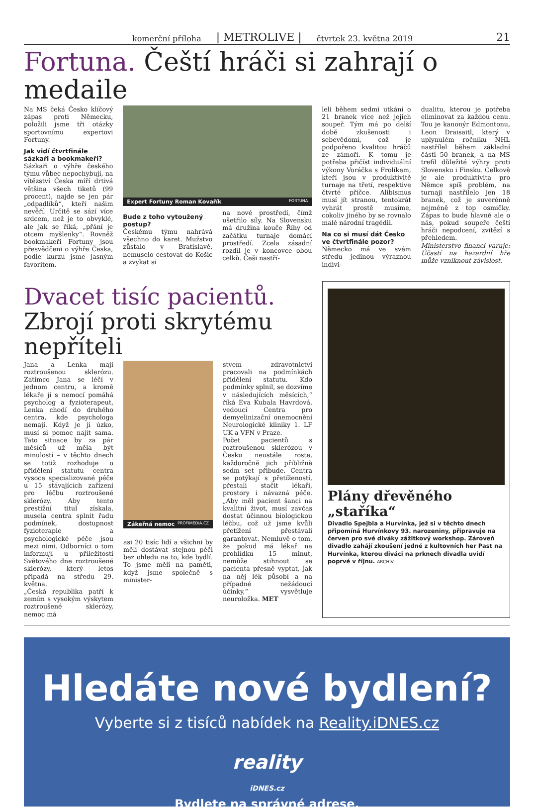komerční příloha | METROLIVE | čtvrtek 23. května 2019 21
Fortuna. Čeští hráči si zahrají o medaile
Na MS čeká Česko klíčový zápas proti Německu, položili jsme tři otázky sportovnímu expertovi Fortuny.
Jak vidí čtvrtfinále sázkaři a bookmakeři?
Sázkaři o výhře českého týmu vůbec nepochybují, na vítězství Česka míří drtivá většina všech tiketů (99 procent), najde se jen pár „odpadlíků“, kteří našim nevěří. Určitě se sází více srdcem, než je to obvyklé, ale jak se říká, „přání je otcem myšlenky“. Rovněž bookmakeři Fortuny jsou přesvědčeni o výhře Česka, podle kurzu jsme jasným favoritem.
Expert Fortuny Roman Kovařík FORTUNA
Bude z toho vytoužený postup?
Českému týmu nahrává všechno do karet. Mužstvo zůstalo v Bratislavě, nemuselo cestovat do Košic a zvykat si
na nové prostředí, čímž ušetřilo síly. Na Slovensku má družina kouče Říhy od začátku turnaje domácí prostředí. Zcela zásadní rozdíl je v koncovce obou celků. Češi nastří-
leli během sedmi utkání o 21 branek více než jejich soupeř. Tým má po delší době zkušenosti i sebevědomí, což je podpořeno kvalitou hráčů ze zámoří. K tomu je potřeba přičíst individuální výkony Voráčka s Frolíkem, kteří jsou v produktivitě turnaje na třetí, respektive čtvrté příčce. Alibismus musí jít stranou, tentokrát vyhrát prostě musíme, cokoliv jiného by se rovnalo malé národní tragédii.
Na co si musí dát Česko ve čtvrtfinále pozor?
Německo má ve svém středu jedinou výraznou indivi-
dualitu, kterou je potřeba eliminovat za každou cenu. Tou je kanonýr Edmontonu, Leon Draisaitl, který v uplynulém ročníku NHL nastřílel během základní části 50 branek, a na MS trefil důležité výhry proti Slovensku i Finsku. Celkově je ale produktivita pro Němce spíš problém, na turnaji nastřílelo jen 18 branek, což je suverénně nejméně z top osmičky. Zápas to bude hlavně ale o nás, pokud soupeře čeští hráči nepodcení, zvítězí s přehledem.
Ministerstvo financí varuje: Účastí na hazardní hře může vzniknout závislost.
Dvacet tisíc pacientů. Zbrojí proti skrytému nepříteli
Jana a Lenka mají roztroušenou sklerózu. Zatímco Jana se léčí v jednom centru, a kromě lékaře jí s nemocí pomáhá psycholog a fyzioterapeut, Lenka chodí do druhého centra, kde psychologa nemají. Když je jí úzko, musí si pomoc najít sama. Tato situace by za pár měsíců už měla být minulostí – v těchto dnech se totiž rozhoduje o přidělení statutu centra vysoce specializované péče u 15 stávajících zařízení pro léčbu roztroušené sklerózy. Aby tento prestižní titul získala, musela centra splnit řadu podmínek, dostupnost fyzioterapie a psychologické péče jsou mezi nimi. Odborníci o tom informují u příležitosti Světového dne roztroušené sklerózy, který letos připadá na středu 29. května.
„Česká republika patří k zemím s vysokým výskytem roztroušené sklerózy, nemoc má
Zákeřná nemoc PROFIMEDIA.CZ
asi 20 tisíc lidí a všichni by měli dostávat stejnou péči bez ohledu na to, kde bydlí. To jsme měli na paměti, když jsme společně s minister-
stvem zdravotnictví pracovali na podmínkách přidělení statutu. Kdo podmínky splnil, se dozvíme v následujících měsících,“ říká Eva Kubala Havrdová, vedoucí Centra pro demyelinizační onemocnění Neurologické kliniky 1. LF UK a VFN v Praze.
Počet pacientů s roztroušenou sklerózou v Česku neustále roste, každoročně jich přibližně sedm set přibude. Centra se potýkají s přetížeností, přestali stačit lékaři, prostory i návazná péče. „Aby měl pacient šanci na kvalitní život, musí zavčas dostat účinnou biologickou léčbu, což už jsme kvůli přetížení přestávali garantovat. Nemluvě o tom, že pokud má lékař na prohlídku 15 minut, nemůže stihnout se pacienta přesně vyptat, jak na něj lék působí a na případné nežádoucí účinky,“ vysvětluje neuroložka. MET
Plány dřevěného „staříka“
Divadlo Spejbla a Hurvínka, jež si v těchto dnech připomíná Hurvínkovy 93. narozeniny, připravuje na červen pro své diváky zážitkový workshop. Zároveň divadlo zahájí zkoušení jedné z kultovních her Past na Hurvínka, kterou diváci na prknech divadla uvidí poprvé v říjnu. ARCHIV
Hledáte nové bydlení?
Vyberte si z tisíců nabídek na Reality.iDNES.cz
reality
iDNES.cz
Bydlete na správné adrese.